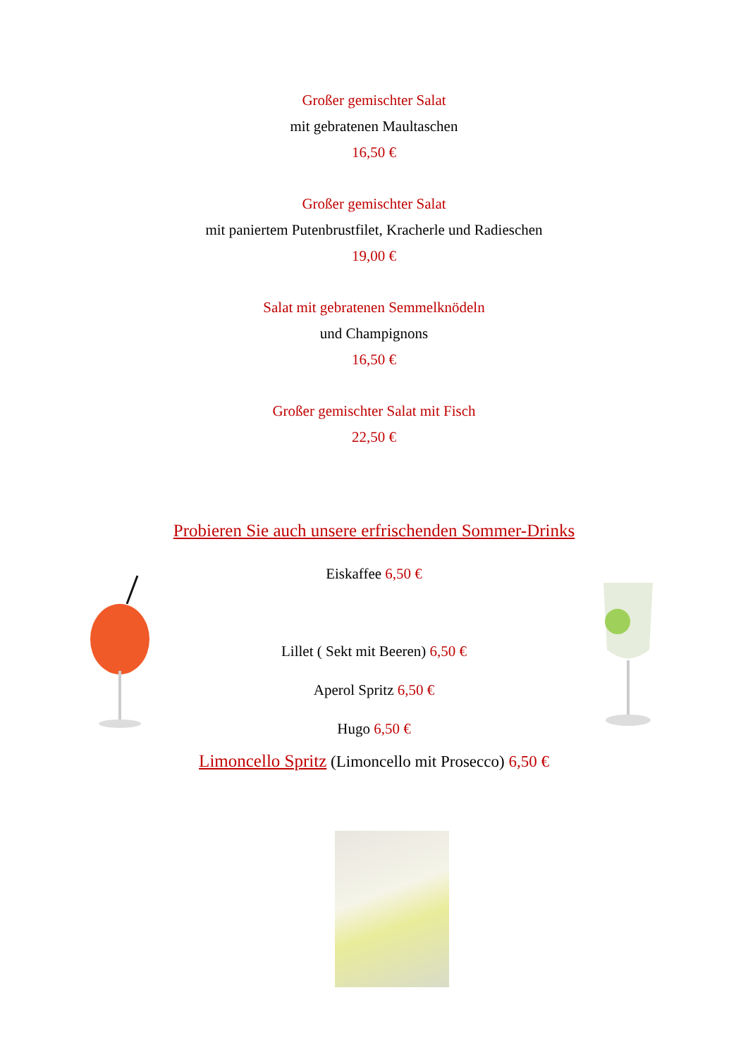Großer gemischter Salat
mit gebratenen Maultaschen
16,50 €
Großer gemischter Salat
mit paniertem Putenbrustfilet, Kracherle und Radieschen
19,00 €
Salat mit gebratenen Semmelknödeln
und Champignons
16,50 €
Großer gemischter Salat mit Fisch
22,50 €
Probieren Sie auch unsere erfrischenden Sommer-Drinks
Eiskaffee 6,50 €
Lillet ( Sekt mit Beeren) 6,50 €
Aperol Spritz 6,50 €
Hugo 6,50 €
Limoncello Spritz (Limoncello mit Prosecco) 6,50 €